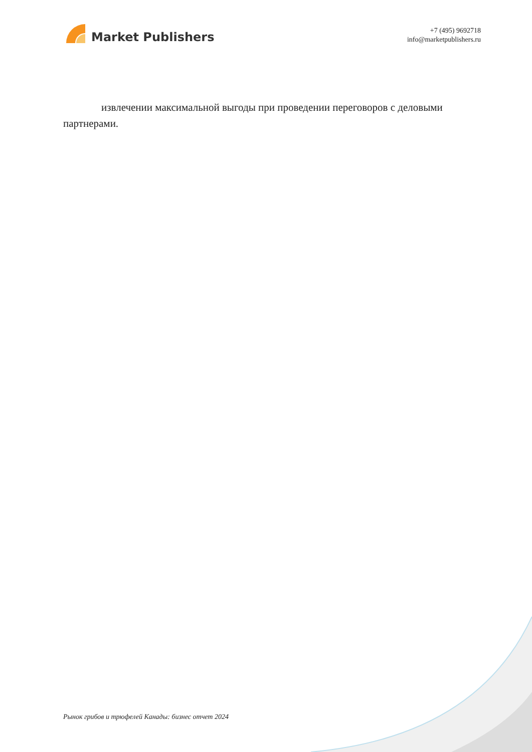Market Publishers
+7 (495) 9692718
info@marketpublishers.ru
извлечении максимальной выгоды при проведении переговоров с деловыми партнерами.
Рынок грибов и трюфелей Канады: бизнес отчет 2024